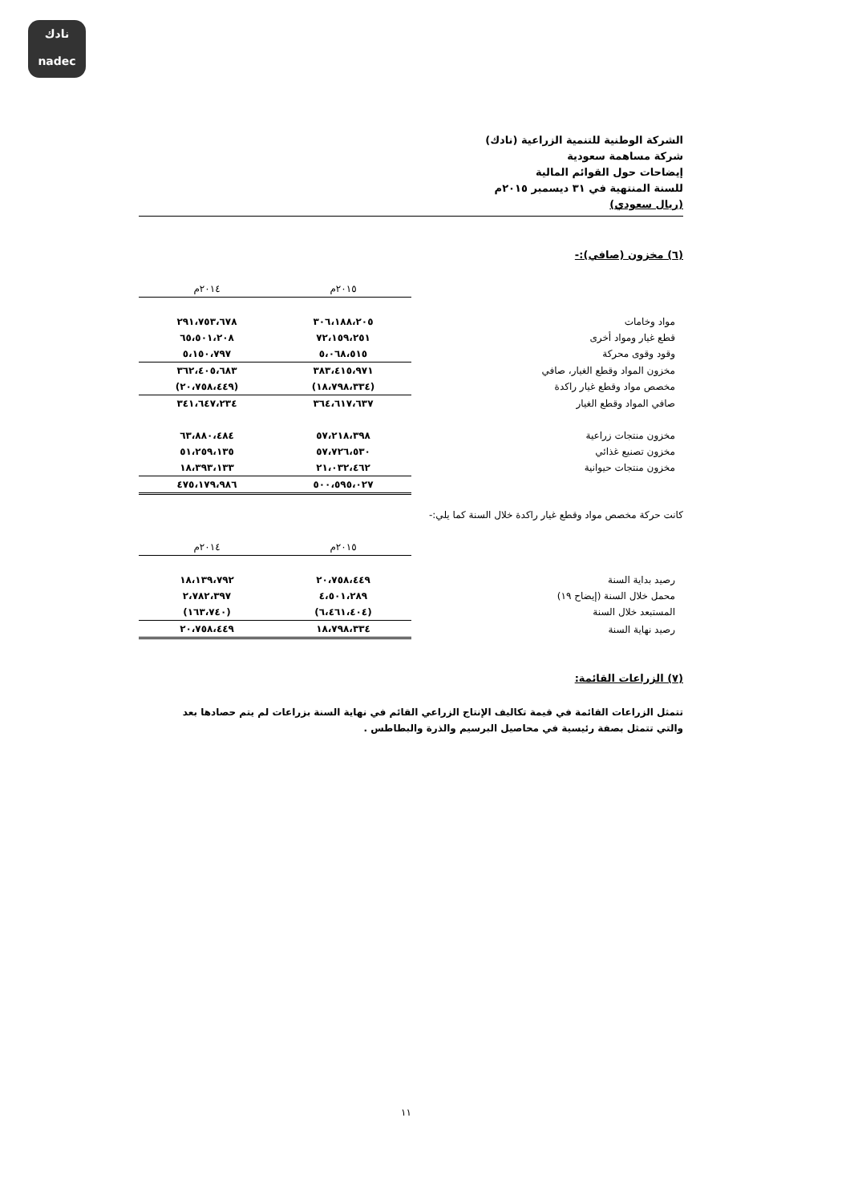نادك
nadec
الشركة الوطنية للتنمية الزراعية (نادك)
شركة مساهمة سعودية
إيضاحات حول القوائم المالية
للسنة المنتهية في ٣١ ديسمبر ٢٠١٥م
(ريال سعودي)
(٦) مخزون (صافي):-
| | ٢٠١٥م | ٢٠١٤م |
| --- | --- | --- |
| مواد وخامات | ٣٠٦،١٨٨،٢٠٥ | ٢٩١،٧٥٣،٦٧٨ |
| قطع غيار ومواد أخرى | ٧٢،١٥٩،٢٥١ | ٦٥،٥٠١،٢٠٨ |
| وقود وقوى محركة | ٥،٠٦٨،٥١٥ | ٥،١٥٠،٧٩٧ |
| مخزون المواد وقطع الغيار، صافي | ٣٨٣،٤١٥،٩٧١ | ٣٦٢،٤٠٥،٦٨٣ |
| مخصص مواد وقطع غيار راكدة | (١٨،٧٩٨،٣٣٤) | (٢٠،٧٥٨،٤٤٩) |
| صافي المواد وقطع الغيار | ٣٦٤،٦١٧،٦٣٧ | ٣٤١،٦٤٧،٢٣٤ |
| مخزون منتجات زراعية | ٥٧،٢١٨،٣٩٨ | ٦٣،٨٨٠،٤٨٤ |
| مخزون تصنيع غذائي | ٥٧،٧٢٦،٥٣٠ | ٥١،٢٥٩،١٣٥ |
| مخزون منتجات حيوانية | ٢١،٠٣٢،٤٦٢ | ١٨،٣٩٣،١٣٣ |
| | ٥٠٠،٥٩٥،٠٢٧ | ٤٧٥،١٧٩،٩٨٦ |
كانت حركة مخصص مواد وقطع غيار راكدة خلال السنة كما يلي:-
| | ٢٠١٥م | ٢٠١٤م |
| --- | --- | --- |
| رصيد بداية السنة | ٢٠،٧٥٨،٤٤٩ | ١٨،١٣٩،٧٩٢ |
| محمل خلال السنة (إيضاح ١٩) | ٤،٥٠١،٢٨٩ | ٢،٧٨٢،٣٩٧ |
| المستبعد خلال السنة | (٦،٤٦١،٤٠٤) | (١٦٣،٧٤٠) |
| رصيد نهاية السنة | ١٨،٧٩٨،٣٣٤ | ٢٠،٧٥٨،٤٤٩ |
(٧) الزراعات القائمة:
تتمثل الزراعات القائمة في قيمة تكاليف الإنتاج الزراعي القائم في نهاية السنة بزراعات لم يتم حصادها بعد والتي تتمثل بصفة رئيسية في محاصيل البرسيم والذرة والبطاطس .
١١